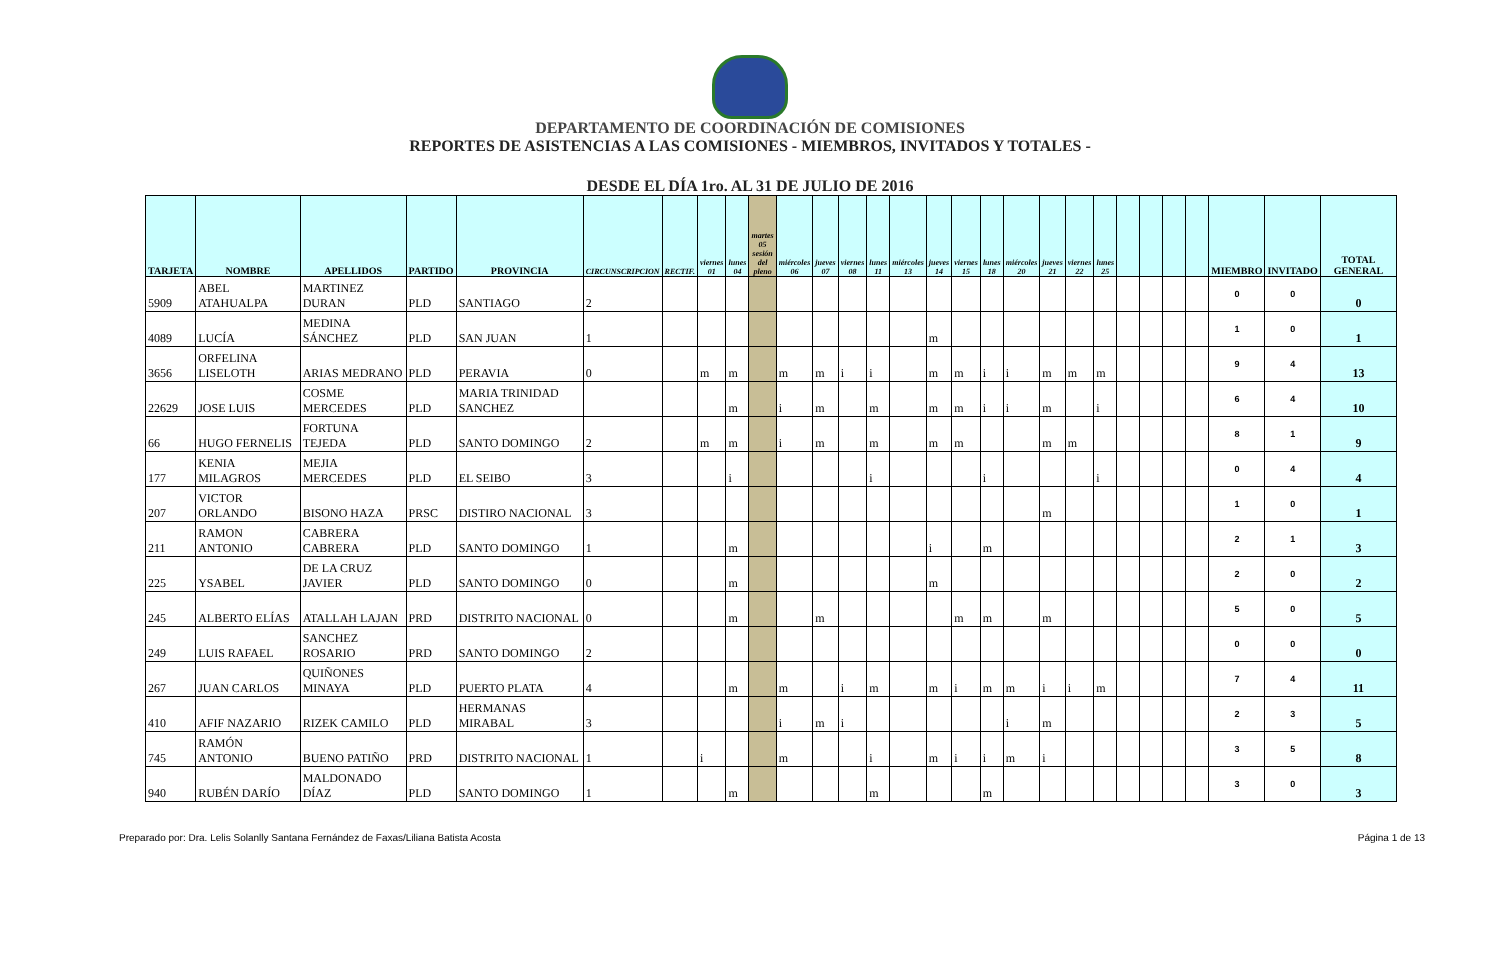DEPARTAMENTO DE COORDINACIÓN DE COMISIONES
REPORTES DE ASISTENCIAS A LAS COMISIONES - MIEMBROS, INVITADOS Y TOTALES -
DESDE EL DÍA 1ro. AL 31 DE JULIO DE 2016
| TARJETA | NOMBRE | APELLIDOS | PARTIDO | PROVINCIA | CIRCUNSCRIPCION | RECTIF. | viernes 01 | lunes 04 | martes 05 sesión del pleno | miércoles 06 | jueves 07 | viernes 08 | lunes 11 | miércoles 13 | jueves 14 | viernes 15 | lunes 18 | miércoles 20 | jueves 21 | viernes 22 | lunes 25 | | | | | MIEMBRO | INVITADO | TOTAL GENERAL |
| --- | --- | --- | --- | --- | --- | --- | --- | --- | --- | --- | --- | --- | --- | --- | --- | --- | --- | --- | --- | --- | --- | --- | --- | --- | --- | --- | --- | --- |
| 5909 | ABEL ATAHUALPA | MARTINEZ DURAN | PLD | SANTIAGO | 2 | | | | | | | | | | | | | | | | | | | | | 0 | 0 | 0 |
| 4089 | LUCÍA | MEDINA SÁNCHEZ | PLD | SAN JUAN | 1 | | | | | | | | | | m | | | | | | | | | | | 1 | 0 | 1 |
| 3656 | ORFELINA LISELOTH | ARIAS MEDRANO | PLD | PERAVIA | 0 | | m | m | | m | m | i | i | | m | m | i | i | m | m | m | | | | | 9 | 4 | 13 |
| 22629 | JOSE LUIS | COSME MERCEDES | PLD | MARIA TRINIDAD SANCHEZ | | | | m | | i | m | | m | | m | m | i | i | m | | i | | | | | 6 | 4 | 10 |
| 66 | HUGO FERNELIS | FORTUNA TEJEDA | PLD | SANTO DOMINGO | 2 | | m | m | | i | m | | m | | m | m | | | m | m | | | | | | 8 | 1 | 9 |
| 177 | KENIA MILAGROS | MEJIA MERCEDES | PLD | EL SEIBO | 3 | | | i | | | | | i | | | | i | | | | i | | | | | 0 | 4 | 4 |
| 207 | VICTOR ORLANDO | BISONO HAZA | PRSC | DISTIRO NACIONAL | 3 | | | | | | | | | | | | | | m | | | | | | | 1 | 0 | 1 |
| 211 | RAMON ANTONIO | CABRERA CABRERA | PLD | SANTO DOMINGO | 1 | | | m | | | | | | | i | | m | | | | | | | | | 2 | 1 | 3 |
| 225 | YSABEL | DE LA CRUZ JAVIER | PLD | SANTO DOMINGO | 0 | | | m | | | | | | | m | | | | | | | | | | | 2 | 0 | 2 |
| 245 | ALBERTO ELÍAS | ATALLAH LAJAN | PRD | DISTRITO NACIONAL | 0 | | | m | | | m | | | | | m | m | | m | | | | | | | 5 | 0 | 5 |
| 249 | LUIS RAFAEL | SANCHEZ ROSARIO | PRD | SANTO DOMINGO | 2 | | | | | | | | | | | | | | | | | | | | | 0 | 0 | 0 |
| 267 | JUAN CARLOS | QUIÑONES MINAYA | PLD | PUERTO PLATA | 4 | | | m | | m | | i | m | | m | i | m | m | i | i | m | | | | | 7 | 4 | 11 |
| 410 | AFIF NAZARIO | RIZEK CAMILO | PLD | HERMANAS MIRABAL | 3 | | | | | i | m | i | | | | | | i | m | | | | | | | 2 | 3 | 5 |
| 745 | RAMÓN ANTONIO | BUENO PATIÑO | PRD | DISTRITO NACIONAL | 1 | | i | | | m | | | i | | m | i | i | m | i | | | | | | | 3 | 5 | 8 |
| 940 | RUBÉN DARÍO | MALDONADO DÍAZ | PLD | SANTO DOMINGO | 1 | | | m | | | | | m | | | | m | | | | | | | | | 3 | 0 | 3 |
Preparado por: Dra. Lelis Solanlly Santana Fernández de Faxas/Liliana Batista Acosta Página 1 de 13